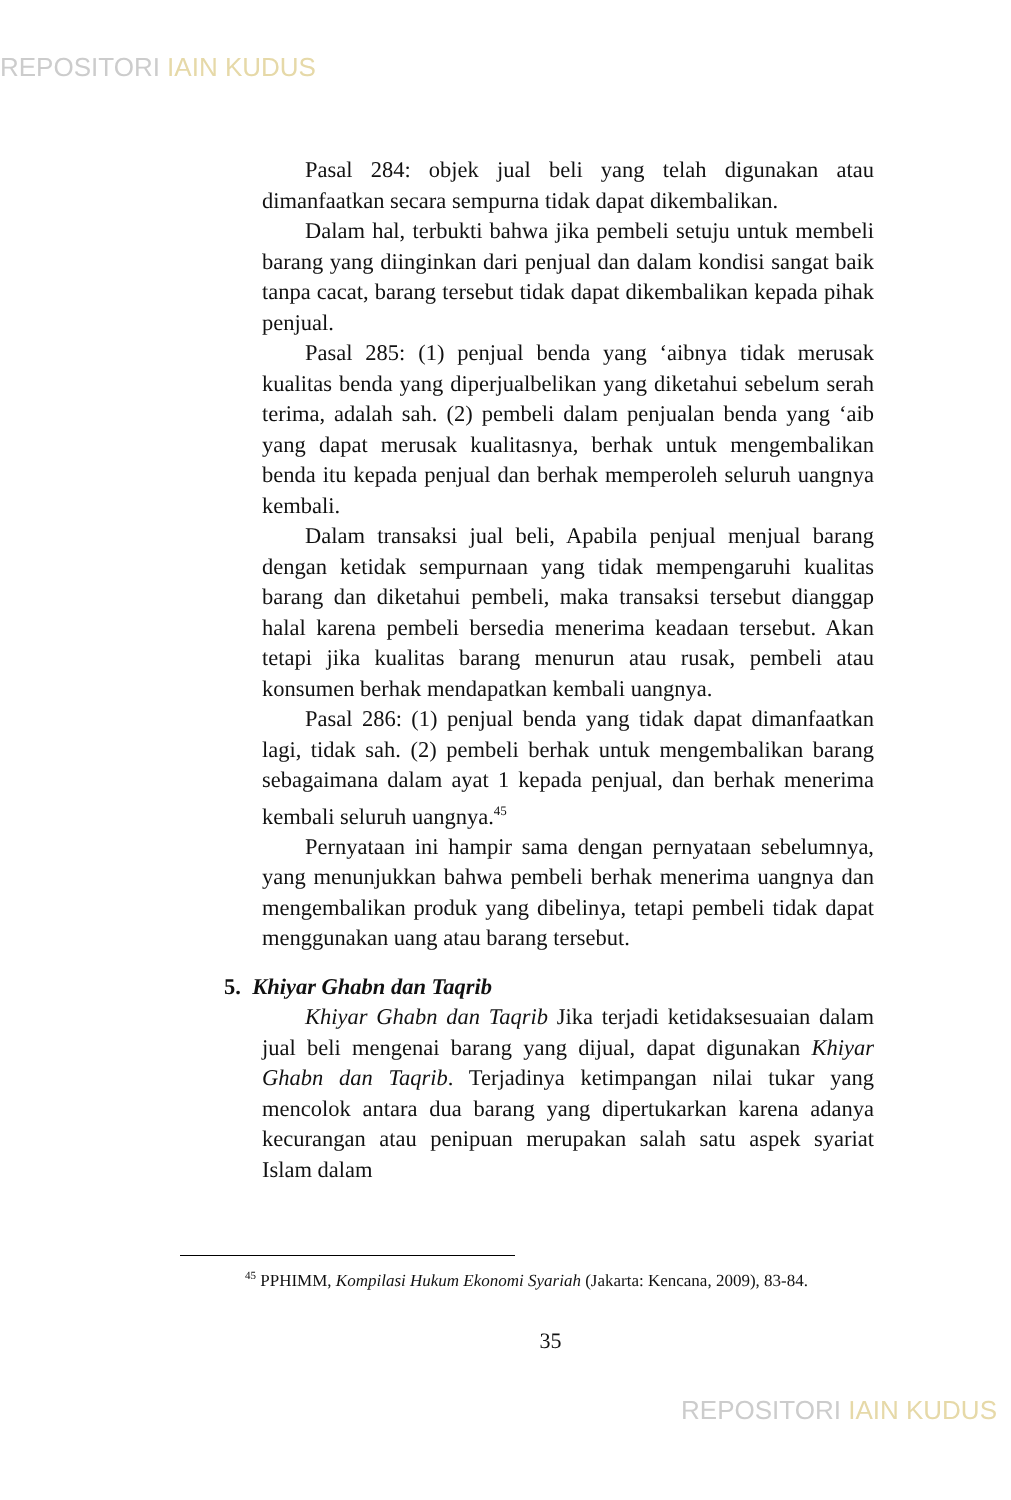REPOSITORI IAIN KUDUS
Pasal 284: objek jual beli yang telah digunakan atau dimanfaatkan secara sempurna tidak dapat dikembalikan.
Dalam hal, terbukti bahwa jika pembeli setuju untuk membeli barang yang diinginkan dari penjual dan dalam kondisi sangat baik tanpa cacat, barang tersebut tidak dapat dikembalikan kepada pihak penjual.
Pasal 285: (1) penjual benda yang ‘aibnya tidak merusak kualitas benda yang diperjualbelikan yang diketahui sebelum serah terima, adalah sah. (2) pembeli dalam penjualan benda yang ‘aib yang dapat merusak kualitasnya, berhak untuk mengembalikan benda itu kepada penjual dan berhak memperoleh seluruh uangnya kembali.
Dalam transaksi jual beli, Apabila penjual menjual barang dengan ketidak sempurnaan yang tidak mempengaruhi kualitas barang dan diketahui pembeli, maka transaksi tersebut dianggap halal karena pembeli bersedia menerima keadaan tersebut. Akan tetapi jika kualitas barang menurun atau rusak, pembeli atau konsumen berhak mendapatkan kembali uangnya.
Pasal 286: (1) penjual benda yang tidak dapat dimanfaatkan lagi, tidak sah. (2) pembeli berhak untuk mengembalikan barang sebagaimana dalam ayat 1 kepada penjual, dan berhak menerima kembali seluruh uangnya.<sup>45</sup>
Pernyataan ini hampir sama dengan pernyataan sebelumnya, yang menunjukkan bahwa pembeli berhak menerima uangnya dan mengembalikan produk yang dibelinya, tetapi pembeli tidak dapat menggunakan uang atau barang tersebut.
5. Khiyar Ghabn dan Taqrib
Khiyar Ghabn dan Taqrib Jika terjadi ketidaksesuaian dalam jual beli mengenai barang yang dijual, dapat digunakan Khiyar Ghabn dan Taqrib. Terjadinya ketimpangan nilai tukar yang mencolok antara dua barang yang dipertukarkan karena adanya kecurangan atau penipuan merupakan salah satu aspek syariat Islam dalam
<sup>45</sup> PPHIMM, Kompilasi Hukum Ekonomi Syariah (Jakarta: Kencana, 2009), 83-84.
35
REPOSITORI IAIN KUDUS